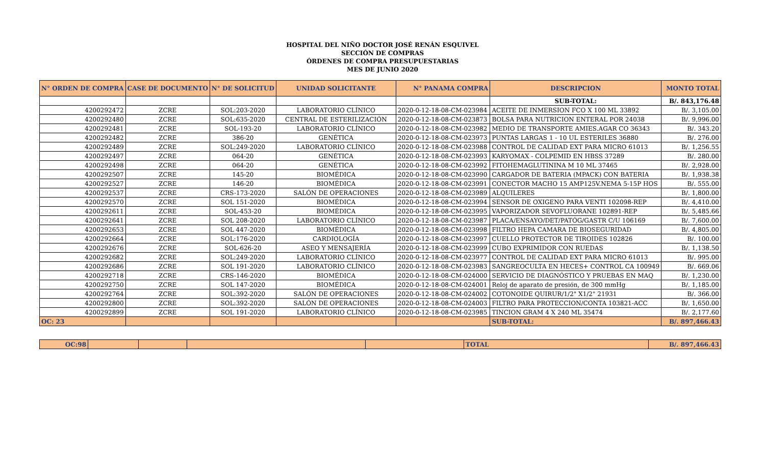HOSPITAL DEL NIÑO DOCTOR JOSÉ RENÁN ESQUIVEL
SECCIÓN DE COMPRAS
ÓRDENES DE COMPRA PRESUPUESTARIAS
MES DE JUNIO 2020
| N° ORDEN DE COMPRA | CASE DE DOCUMENTO | N° DE SOLICITUD | UNIDAD SOLICITANTE | N° PANAMA COMPRA | DESCRIPCION | MONTO TOTAL |
| --- | --- | --- | --- | --- | --- | --- |
| | | | | | SUB-TOTAL: | B/. 843,176.48 |
| 4200292472 | ZCRE | SOL:203-2020 | LABORATORIO CLÍNICO | 2020-0-12-18-08-CM-023984 | ACEITE DE INMERSION FCO X 100 ML 33892 | B/. 3,105.00 |
| 4200292480 | ZCRE | SOL:635-2020 | CENTRAL DE ESTERILIZACIÓN | 2020-0-12-18-08-CM-023873 | BOLSA PARA NUTRICION ENTERAL POR 24038 | B/. 9,996.00 |
| 4200292481 | ZCRE | SOL-193-20 | LABORATORIO CLÍNICO | 2020-0-12-18-08-CM-023982 | MEDIO DE TRANSPORTE AMIES.AGAR CO 36343 | B/. 343.20 |
| 4200292482 | ZCRE | 386-20 | GENÉTICA | 2020-0-12-18-08-CM-023973 | PUNTAS LARGAS 1 - 10 UL ESTERILES 36880 | B/. 276.00 |
| 4200292489 | ZCRE | SOL:249-2020 | LABORATORIO CLÍNICO | 2020-0-12-18-08-CM-023988 | CONTROL DE CALIDAD EXT PARA MICRO 61013 | B/. 1,256.55 |
| 4200292497 | ZCRE | 064-20 | GENÉTICA | 2020-0-12-18-08-CM-023993 | KARYOMAX - COLPEMID EN HBSS 37289 | B/. 280.00 |
| 4200292498 | ZCRE | 064-20 | GENÉTICA | 2020-0-12-18-08-CM-023992 | FITOHEMAGLUTININA M 10 ML 37465 | B/. 2,928.00 |
| 4200292507 | ZCRE | 145-20 | BIOMÉDICA | 2020-0-12-18-08-CM-023990 | CARGADOR DE BATERIA (MPACK) CON BATERIA | B/. 1,938.38 |
| 4200292527 | ZCRE | 146-20 | BIOMÉDICA | 2020-0-12-18-08-CM-023991 | CONECTOR MACHO 15 AMP125V.NEMA 5-15P HOS | B/. 555.00 |
| 4200292537 | ZCRE | CRS-173-2020 | SALÓN DE OPERACIONES | 2020-0-12-18-08-CM-023989 | ALQUILERES | B/. 1,800.00 |
| 4200292570 | ZCRE | SOL 151-2020 | BIOMÉDICA | 2020-0-12-18-08-CM-023994 | SENSOR DE OXIGENO PARA VENTI 102098-REP | B/. 4,410.00 |
| 4200292611 | ZCRE | SOL-453-20 | BIOMÉDICA | 2020-0-12-18-08-CM-023995 | VAPORIZADOR SEVOFLUORANE 102891-REP | B/. 5,485.66 |
| 4200292641 | ZCRE | SOL 208-2020 | LABORATORIO CLÍNICO | 2020-0-12-18-08-CM-023987 | PLACA/ENSAYO/DET/PATÓG/GASTR C/U 106169 | B/. 7,600.00 |
| 4200292653 | ZCRE | SOL 447-2020 | BIOMÉDICA | 2020-0-12-18-08-CM-023998 | FILTRO HEPA CAMARA DE BIOSEGURIDAD | B/. 4,805.00 |
| 4200292664 | ZCRE | SOL:176-2020 | CARDIOLOGÍA | 2020-0-12-18-08-CM-023997 | CUELLO PROTECTOR DE TIROIDES 102826 | B/. 100.00 |
| 4200292676 | ZCRE | SOL-626-20 | ASEO Y MENSAJERÍA | 2020-0-12-18-08-CM-023999 | CUBO EXPRIMIDOR CON RUEDAS | B/. 1,138.50 |
| 4200292682 | ZCRE | SOL:249-2020 | LABORATORIO CLÍNICO | 2020-0-12-18-08-CM-023977 | CONTROL DE CALIDAD EXT PARA MICRO 61013 | B/. 995.00 |
| 4200292686 | ZCRE | SOL 191-2020 | LABORATORIO CLÍNICO | 2020-0-12-18-08-CM-023983 | SANGREOCULTA EN HECES+ CONTROL CA 100949 | B/. 669.06 |
| 4200292718 | ZCRE | CRS-146-2020 | BIOMÉDICA | 2020-0-12-18-08-CM-024000 | SERVICIO DE DIAGNÓSTICO Y PRUEBAS EN MAQ | B/. 1,230.00 |
| 4200292750 | ZCRE | SOL 147-2020 | BIOMÉDICA | 2020-0-12-18-08-CM-024001 | Reloj de aparato de presión, de 300 mmHg | B/. 1,185.00 |
| 4200292764 | ZCRE | SOL:392-2020 | SALÓN DE OPERACIONES | 2020-0-12-18-08-CM-024002 | COTONOIDE QUIRUR/1/2" X1/2" 21931 | B/. 366.00 |
| 4200292800 | ZCRE | SOL:392-2020 | SALÓN DE OPERACIONES | 2020-0-12-18-08-CM-024003 | FILTRO PARA PROTECCION/CONTA 103821-ACC | B/. 1,650.00 |
| 4200292899 | ZCRE | SOL 191-2020 | LABORATORIO CLÍNICO | 2020-0-12-18-08-CM-023985 | TINCION GRAM 4 X 240 ML 35474 | B/. 2,177.60 |
| OC: 23 | | | | | SUB-TOTAL: | B/. 897,466.43 |
| OC:98 | | | | | TOTAL | B/. 897,466.43 |